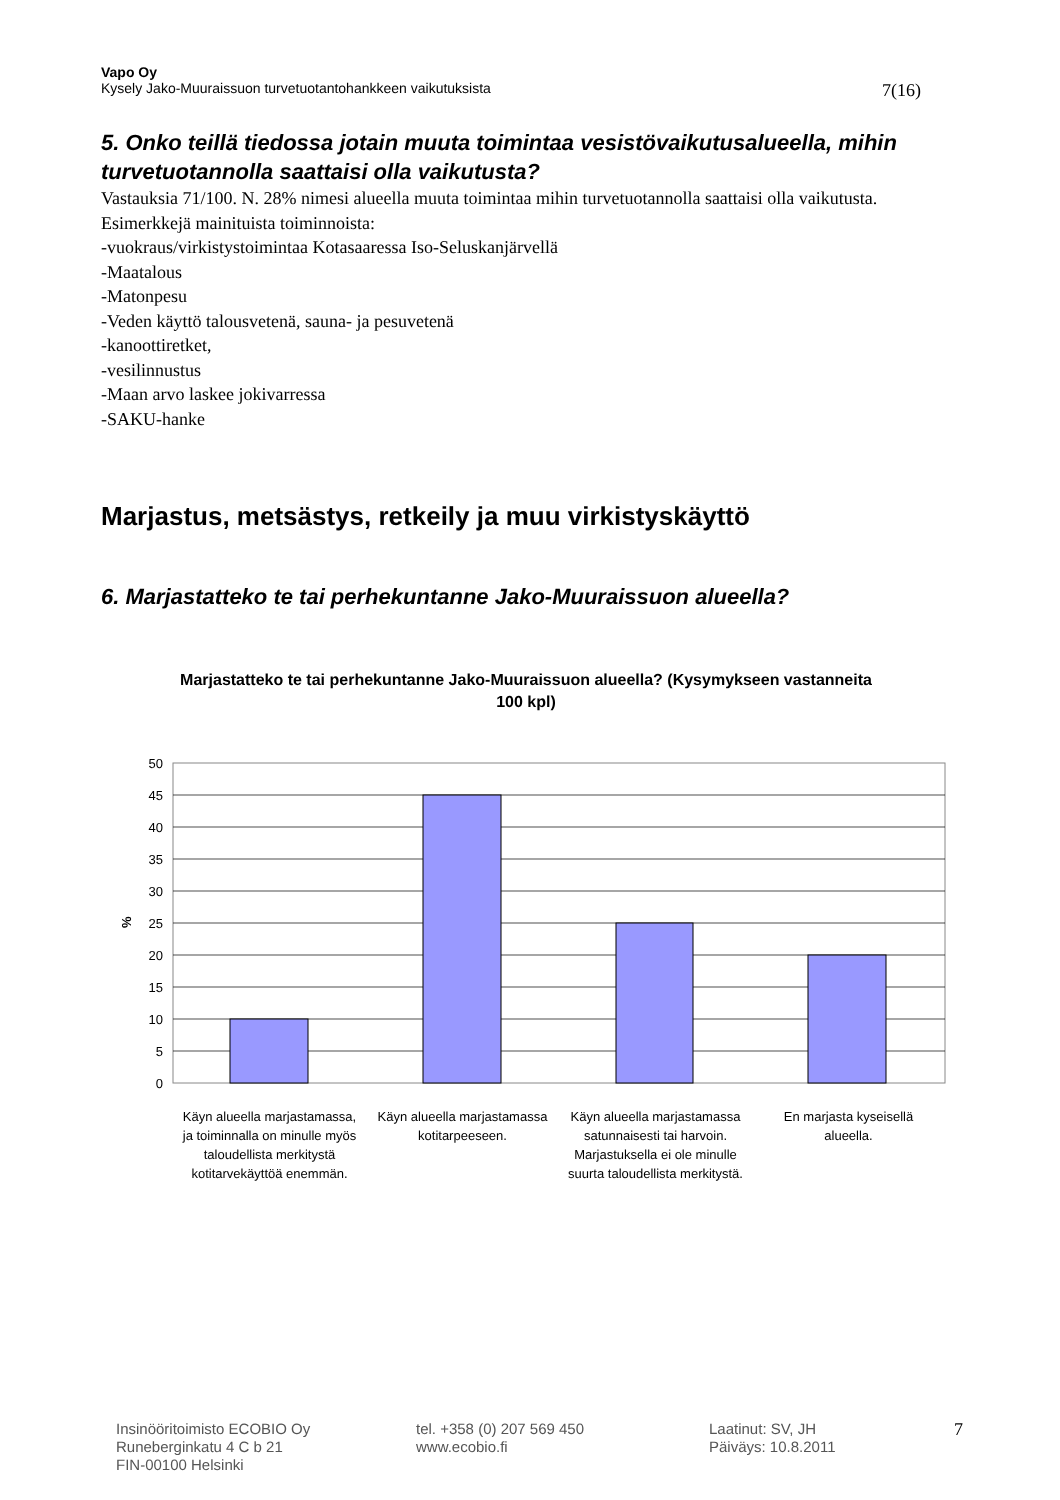Vapo Oy
Kysely Jako-Muuraissuon turvetuotantohankkeen vaikutuksista 7(16)
5. Onko teillä tiedossa jotain muuta toimintaa vesistövaikutusalueella, mihin turvetuotannolla saattaisi olla vaikutusta?
Vastauksia 71/100. N. 28% nimesi alueella muuta toimintaa mihin turvetuotannolla saattaisi olla vaikutusta. Esimerkkejä mainituista toiminnoista:
-vuokraus/virkistystoimintaa Kotasaaressa Iso-Seluskanjärvellä
-Maatalous
-Matonpesu
-Veden käyttö talousvetenä, sauna- ja pesuvetenä
-kanoottiretket,
-vesilinnustus
-Maan arvo laskee jokivarressa
-SAKU-hanke
Marjastus, metsästys, retkeily ja muu virkistyskäyttö
6. Marjastatteko te tai perhekuntanne Jako-Muuraissuon alueella?
Marjastatteko te tai perhekuntanne Jako-Muuraissuon alueella? (Kysymykseen vastanneita 100 kpl)
50
45
40
35
30
25
20
15
10
5
0
%
Käyn alueella marjastamassa, ja toiminnalla on minulle myös taloudellista merkitystä kotitarvekäyttöä enemmän.
Käyn alueella marjastamassa kotitarpeeseen.
Käyn alueella marjastamassa satunnaisesti tai harvoin. Marjastuksella ei ole minulle suurta taloudellista merkitystä.
En marjasta kyseisellä alueella.
Insinööritoimisto ECOBIO Oy
Runeberginkatu 4 C b 21
FIN-00100 Helsinki
tel. +358 (0) 207 569 450
www.ecobio.fi
Laatinut: SV, JH
Päiväys: 10.8.2011
7